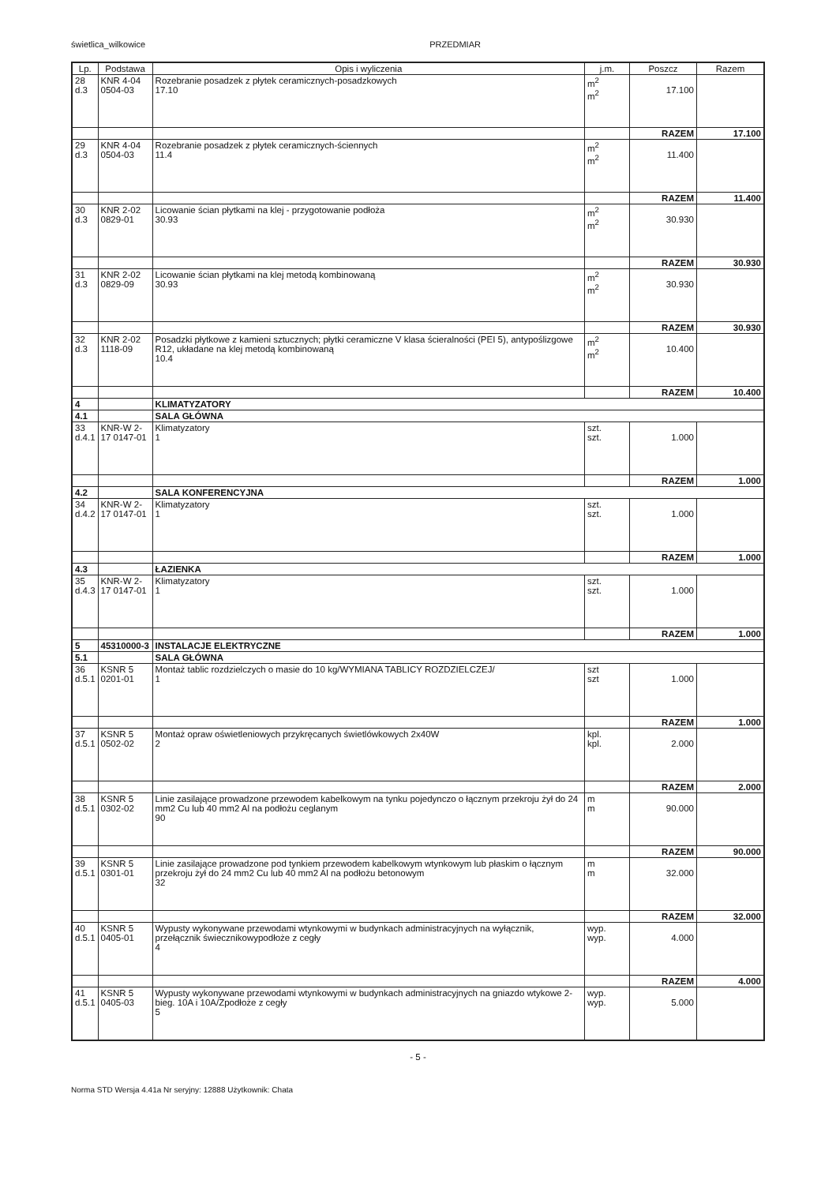świetlica_wilkowice PRZEDMIAR
| Lp. | Podstawa | Opis i wyliczenia | j.m. | Poszcz | Razem |
| --- | --- | --- | --- | --- | --- |
| 28 d.3 | KNR 4-04 0504-03 | Rozebranie posadzek z płytek ceramicznych-posadzkowych 17.10 | m<sup>2</sup> m<sup>2</sup> | 17.100 | |
| | | | | RAZEM | 17.100 |
| 29 d.3 | KNR 4-04 0504-03 | Rozebranie posadzek z płytek ceramicznych-ściennych 11.4 | m<sup>2</sup> m<sup>2</sup> | 11.400 | |
| | | | | RAZEM | 11.400 |
| 30 d.3 | KNR 2-02 0829-01 | Licowanie ścian płytkami na klej - przygotowanie podłoża 30.93 | m<sup>2</sup> m<sup>2</sup> | 30.930 | |
| | | | | RAZEM | 30.930 |
| 31 d.3 | KNR 2-02 0829-09 | Licowanie ścian płytkami na klej metodą kombinowaną 30.93 | m<sup>2</sup> m<sup>2</sup> | 30.930 | |
| | | | | RAZEM | 30.930 |
| 32 d.3 | KNR 2-02 1118-09 | Posadzki płytkowe z kamieni sztucznych; płytki ceramiczne V klasa ścieralności (PEI 5), antypoślizgowe R12, układane na klej metodą kombinowaną 10.4 | m<sup>2</sup> m<sup>2</sup> | 10.400 | |
| | | | | RAZEM | 10.400 |
| 4 | | KLIMATYZATORY | | | |
| 4.1 | | SALA GŁÓWNA | | | |
| 33 d.4.1 | KNR-W 2-17 0147-01 | Klimatyzatory 1 | szt. szt. | 1.000 | |
| | | | | RAZEM | 1.000 |
| 4.2 | | SALA KONFERENCYJNA | | | |
| 34 d.4.2 | KNR-W 2-17 0147-01 | Klimatyzatory 1 | szt. szt. | 1.000 | |
| | | | | RAZEM | 1.000 |
| 4.3 | | ŁAZIENKA | | | |
| 35 d.4.3 | KNR-W 2-17 0147-01 | Klimatyzatory 1 | szt. szt. | 1.000 | |
| | | | | RAZEM | 1.000 |
| 5 | 45310000-3 | INSTALACJE ELEKTRYCZNE | | | |
| 5.1 | | SALA GŁÓWNA | | | |
| 36 d.5.1 | KSNR 5 0201-01 | Montaż tablic rozdzielczych o masie do 10 kg/WYMIANA TABLICY ROZDZIELCZEJ/ 1 | szt szt | 1.000 | |
| | | | | RAZEM | 1.000 |
| 37 d.5.1 | KSNR 5 0502-02 | Montaż opraw oświetleniowych przykręcanych świetlówkowych 2x40W 2 | kpl. kpl. | 2.000 | |
| | | | | RAZEM | 2.000 |
| 38 d.5.1 | KSNR 5 0302-02 | Linie zasilające prowadzone przewodem kabelkowym na tynku pojedynczo o łącznym przekroju żył do 24 mm2 Cu lub 40 mm2 Al na podłożu ceglanym 90 | m m | 90.000 | |
| | | | | RAZEM | 90.000 |
| 39 d.5.1 | KSNR 5 0301-01 | Linie zasilające prowadzone pod tynkiem przewodem kabelkowym wtynkowym lub płaskim o łącznym przekroju żył do 24 mm2 Cu lub 40 mm2 Al na podłożu betonowym 32 | m m | 32.000 | |
| | | | | RAZEM | 32.000 |
| 40 d.5.1 | KSNR 5 0405-01 | Wypusty wykonywane przewodami wtynkowymi w budynkach administracyjnych na wyłącznik, przełącznik świecznikowypodłoże z cegły 4 | wyp. wyp. | 4.000 | |
| | | | | RAZEM | 4.000 |
| 41 d.5.1 | KSNR 5 0405-03 | Wypusty wykonywane przewodami wtynkowymi w budynkach administracyjnych na gniazdo wtykowe 2-bieg. 10A i 10A/Zpodłoże z cegły 5 | wyp. wyp. | 5.000 | |
- 5 -
Norma STD Wersja 4.41a Nr seryjny: 12888 Użytkownik: Chata